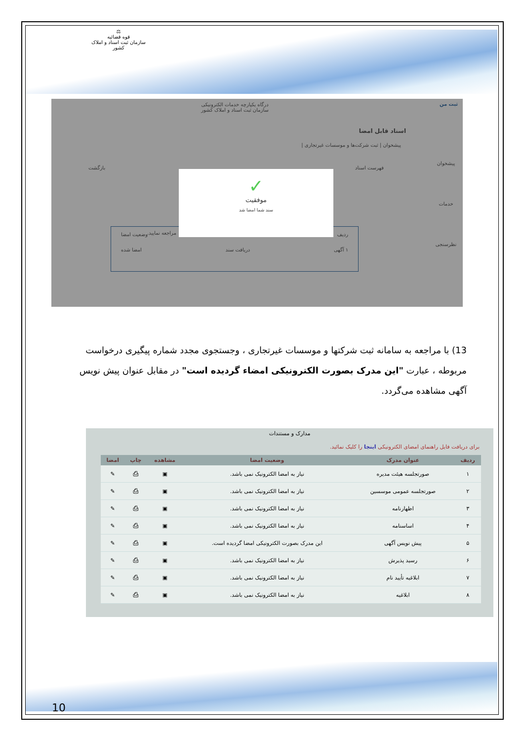⚖
قوه قضائیه
سازمان ثبت اسناد و املاک کشور
درگاه یکپارچه خدمات الکترونیکی
سازمان ثبت اسناد و املاک کشور
ثبت من
پیشخوان
خدمات
نظرسنجی
اسناد قابل امضا
پیشخوان | ثبت شرکت‌ها و موسسات غیرتجاری |
فهرست اسناد بازگشت
مراجعه نمایید.
ردیف وضعیت امضا
۱ آگهی دریافت سند امضا شده
✓
موفقیت
سند شما امضا شد
13) با مراجعه به سامانه ثبت شرکتها و موسسات غیرتجاری ، وجستجوی مجدد شماره پیگیری درخواست مربوطه ، عبارت "این مدرک بصورت الکترونیکی امضاء گردیده است" در مقابل عنوان پیش نویس آگهی مشاهده می‌گردد.
مدارک و مستندات
برای دریافت فایل راهنمای امضای الکترونیکی اینجا را کلیک نمائید.
| ردیف | عنوان مدرک | وضعیت امضا | مشاهده | چاپ | امضا |
| --- | --- | --- | --- | --- | --- |
| ۱ | صورتجلسه هیئت مدیره | نیاز به امضا الکترونیک نمی باشد. | ▣ | ⎙ | ✎ |
| ۲ | صورتجلسه عمومی موسسین | نیاز به امضا الکترونیک نمی باشد. | ▣ | ⎙ | ✎ |
| ۳ | اظهارنامه | نیاز به امضا الکترونیک نمی باشد. | ▣ | ⎙ | ✎ |
| ۴ | اساسنامه | نیاز به امضا الکترونیک نمی باشد. | ▣ | ⎙ | ✎ |
| ۵ | پیش نویس آگهی | این مدرک بصورت الکترونیکی امضا گردیده است. | ▣ | ⎙ | ✎ |
| ۶ | رسید پذیرش | نیاز به امضا الکترونیک نمی باشد. | ▣ | ⎙ | ✎ |
| ۷ | ابلاغیه تأیید نام | نیاز به امضا الکترونیک نمی باشد. | ▣ | ⎙ | ✎ |
| ۸ | ابلاغیه | نیاز به امضا الکترونیک نمی باشد. | ▣ | ⎙ | ✎ |
10